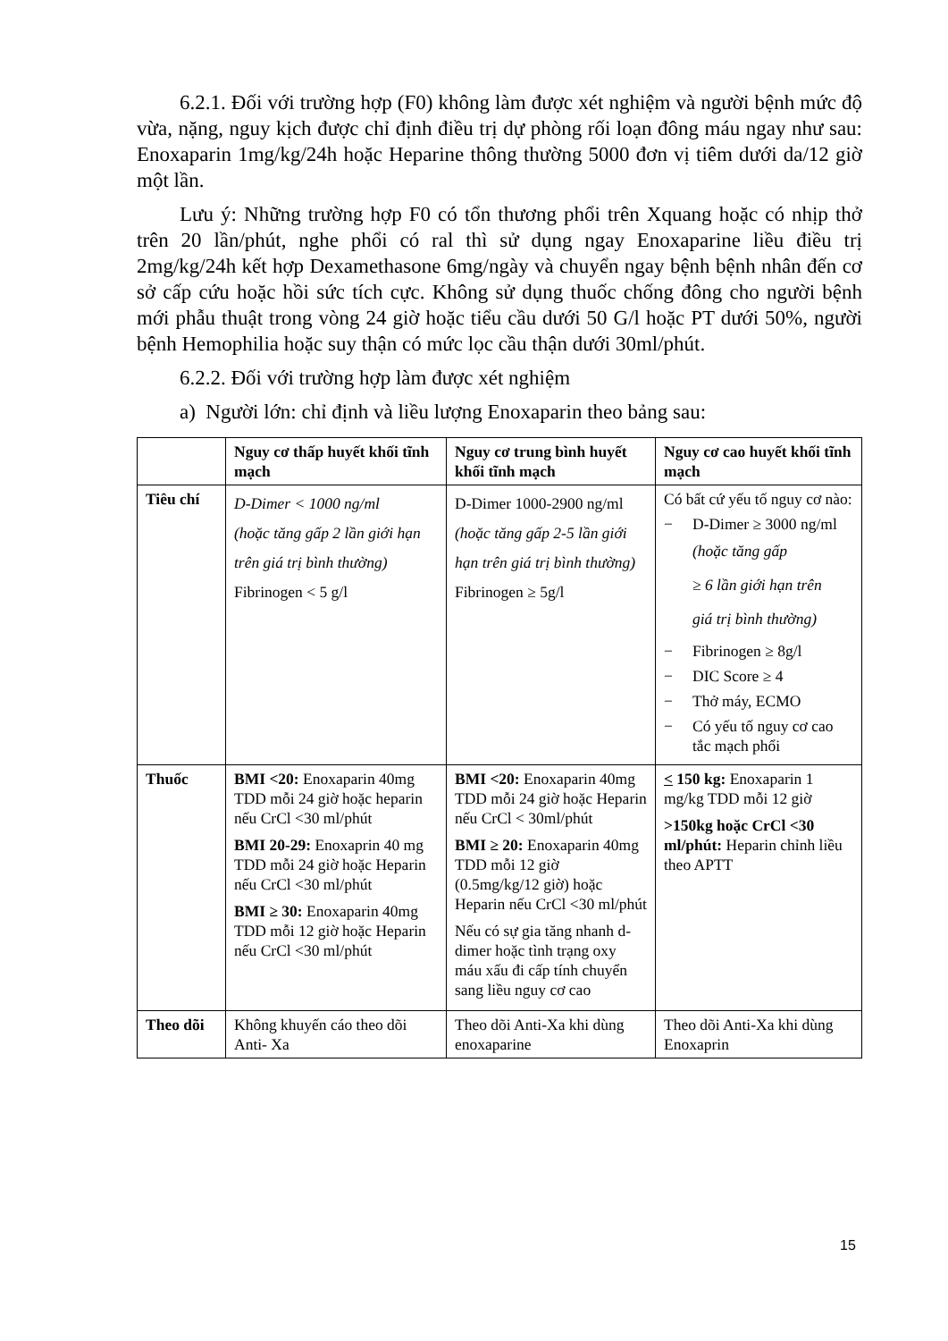6.2.1. Đối với trường hợp (F0) không làm được xét nghiệm và người bệnh mức độ vừa, nặng, nguy kịch được chỉ định điều trị dự phòng rối loạn đông máu ngay như sau: Enoxaparin 1mg/kg/24h hoặc Heparine thông thường 5000 đơn vị tiêm dưới da/12 giờ một lần.
Lưu ý: Những trường hợp F0 có tổn thương phổi trên Xquang hoặc có nhịp thở trên 20 lần/phút, nghe phổi có ral thì sử dụng ngay Enoxaparine liều điều trị 2mg/kg/24h kết hợp Dexamethasone 6mg/ngày và chuyển ngay bệnh bệnh nhân đến cơ sở cấp cứu hoặc hồi sức tích cực. Không sử dụng thuốc chống đông cho người bệnh mới phẫu thuật trong vòng 24 giờ hoặc tiểu cầu dưới 50 G/l hoặc PT dưới 50%, người bệnh Hemophilia hoặc suy thận có mức lọc cầu thận dưới 30ml/phút.
6.2.2. Đối với trường hợp làm được xét nghiệm
a) Người lớn: chỉ định và liều lượng Enoxaparin theo bảng sau:
| | Nguy cơ thấp huyết khối tĩnh mạch | Nguy cơ trung bình huyết khối tĩnh mạch | Nguy cơ cao huyết khối tĩnh mạch |
| --- | --- | --- | --- |
| Tiêu chí | D-Dimer < 1000 ng/ml (hoặc tăng gấp 2 lần giới hạn trên giá trị bình thường) Fibrinogen < 5 g/l | D-Dimer 1000-2900 ng/ml (hoặc tăng gấp 2-5 lần giới hạn trên giá trị bình thường) Fibrinogen ≥ 5g/l | Có bất cứ yếu tố nguy cơ nào: − D-Dimer ≥ 3000 ng/ml (hoặc tăng gấp ≥ 6 lần giới hạn trên giá trị bình thường) − Fibrinogen ≥ 8g/l − DIC Score ≥ 4 − Thở máy, ECMO − Có yếu tố nguy cơ cao tắc mạch phổi |
| Thuốc | BMI <20: Enoxaparin 40mg TDD mỗi 24 giờ hoặc heparin nếu CrCl <30 ml/phút BMI 20-29: Enoxaprin 40 mg TDD mỗi 24 giờ hoặc Heparin nếu CrCl <30 ml/phút BMI ≥ 30: Enoxaparin 40mg TDD mỗi 12 giờ hoặc Heparin nếu CrCl <30 ml/phút | BMI <20: Enoxaparin 40mg TDD mỗi 24 giờ hoặc Heparin nếu CrCl < 30ml/phút BMI ≥ 20: Enoxaparin 40mg TDD mỗi 12 giờ (0.5mg/kg/12 giờ) hoặc Heparin nếu CrCl <30 ml/phút Nếu có sự gia tăng nhanh d-dimer hoặc tình trạng oxy máu xấu đi cấp tính chuyển sang liều nguy cơ cao | < 150 kg: Enoxaparin 1 mg/kg TDD mỗi 12 giờ >150kg hoặc CrCl <30 ml/phút: Heparin chỉnh liều theo APTT |
| Theo dõi | Không khuyến cáo theo dõi Anti- Xa | Theo dõi Anti-Xa khi dùng enoxaparine | Theo dõi Anti-Xa khi dùng Enoxaprin |
15